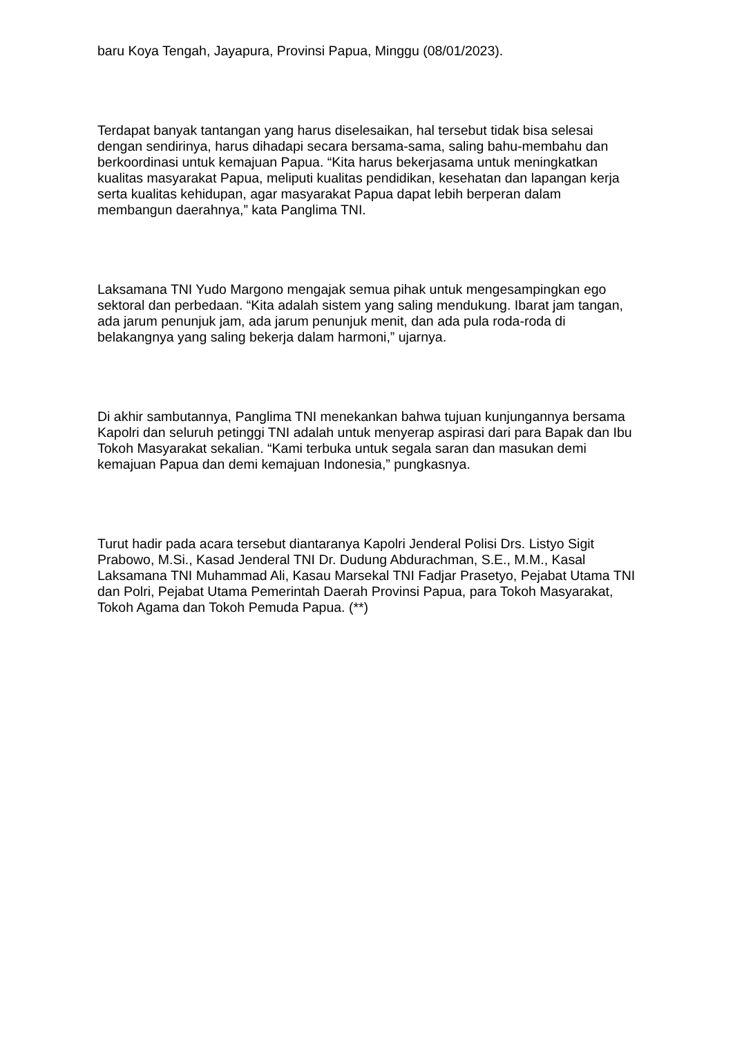baru Koya Tengah, Jayapura, Provinsi Papua, Minggu (08/01/2023).
Terdapat banyak tantangan yang harus diselesaikan, hal tersebut tidak bisa selesai dengan sendirinya, harus dihadapi secara bersama-sama, saling bahu-membahu dan berkoordinasi untuk kemajuan Papua. “Kita harus bekerjasama untuk meningkatkan kualitas masyarakat Papua, meliputi kualitas pendidikan, kesehatan dan lapangan kerja serta kualitas kehidupan, agar masyarakat Papua dapat lebih berperan dalam membangun daerahnya,” kata Panglima TNI.
Laksamana TNI Yudo Margono mengajak semua pihak untuk mengesampingkan ego sektoral dan perbedaan. “Kita adalah sistem yang saling mendukung. Ibarat jam tangan, ada jarum penunjuk jam, ada jarum penunjuk menit, dan ada pula roda-roda di belakangnya yang saling bekerja dalam harmoni,” ujarnya.
Di akhir sambutannya, Panglima TNI menekankan bahwa tujuan kunjungannya bersama Kapolri dan seluruh petinggi TNI adalah untuk menyerap aspirasi dari para Bapak dan Ibu Tokoh Masyarakat sekalian. “Kami terbuka untuk segala saran dan masukan demi kemajuan Papua dan demi kemajuan Indonesia,” pungkasnya.
Turut hadir pada acara tersebut diantaranya Kapolri Jenderal Polisi Drs. Listyo Sigit Prabowo, M.Si., Kasad Jenderal TNI Dr. Dudung Abdurachman, S.E., M.M., Kasal Laksamana TNI Muhammad Ali, Kasau Marsekal TNI Fadjar Prasetyo, Pejabat Utama TNI dan Polri, Pejabat Utama Pemerintah Daerah Provinsi Papua, para Tokoh Masyarakat, Tokoh Agama dan Tokoh Pemuda Papua. (**)